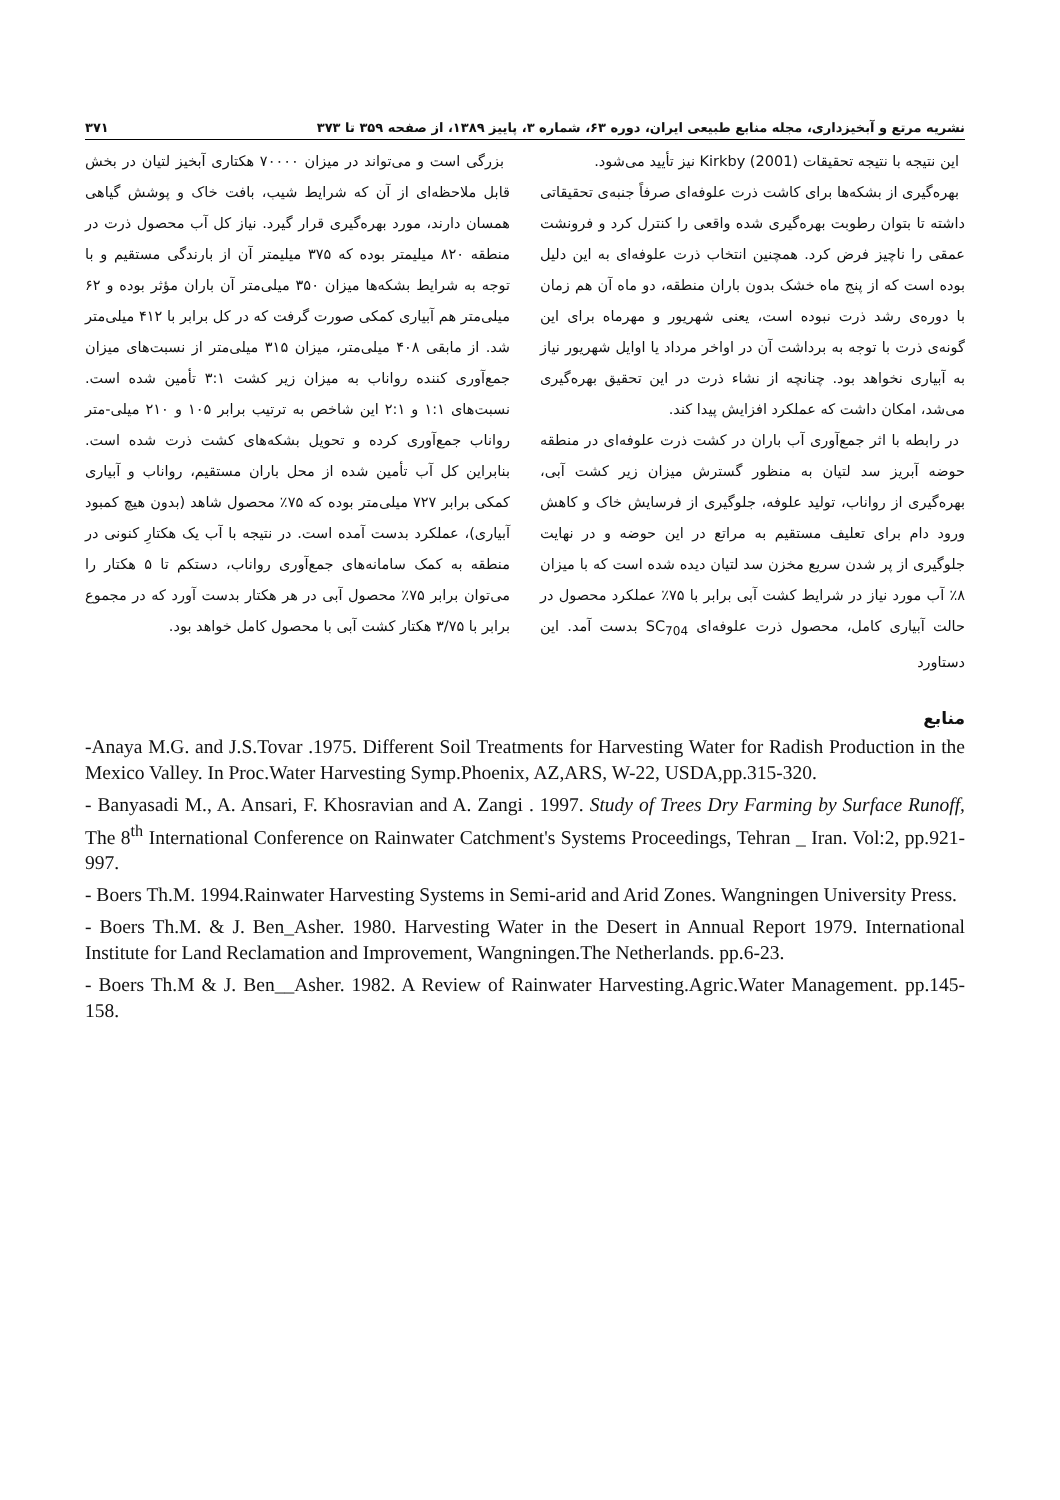نشریه مرتع و آبخیزداری، مجله منابع طبیعی ایران، دوره ۶۳، شماره ۳، پاییز ۱۳۸۹، از صفحه ۳۵۹ تا ۳۷۳ ۳۷۱
این نتیجه با نتیجه تحقیقات Kirkby (2001) نیز تأیید می‌شود.
بهره‌گیری از بشکه‌ها برای کاشت ذرت علوفه‌ای صرفاً جنبه‌ی تحقیقاتی داشته تا بتوان رطوبت بهره‌گیری شده واقعی را کنترل کرد و فرونشت عمقی را ناچیز فرض کرد. همچنین انتخاب ذرت علوفه‌ای به این دلیل بوده است که از پنج ماه خشک بدون باران منطقه، دو ماه آن هم زمان با دوره‌ی رشد ذرت نبوده است، یعنی شهریور و مهرماه برای این گونه‌ی ذرت با توجه به برداشت آن در اواخر مرداد یا اوایل شهریور نیاز به آبیاری نخواهد بود. چنانچه از نشاء ذرت در این تحقیق بهره‌گیری می‌شد، امکان داشت که عملکرد افزایش پیدا کند.
در رابطه با اثر جمع‌آوری آب باران در کشت ذرت علوفه‌ای در منطقه حوضه آبریز سد لتیان به منظور گسترش میزان زیر کشت آبی، بهره‌گیری از رواناب، تولید علوفه، جلوگیری از فرسایش خاک و کاهش ورود دام برای تعلیف مستقیم به مراتع در این حوضه و در نهایت جلوگیری از پر شدن سریع مخزن سد لتیان دیده شده است که با میزان ۸٪ آب مورد نیاز در شرایط کشت آبی برابر با ۷۵٪ عملکرد محصول در حالت آبیاری کامل، محصول ذرت علوفه‌ای SC<sub>704</sub> بدست آمد. این دستاورد
بزرگی است و می‌تواند در میزان ۷۰۰۰۰ هکتاری آبخیز لتیان در بخش قابل ملاحظه‌ای از آن که شرایط شیب، بافت خاک و پوشش گیاهی همسان دارند، مورد بهره‌گیری قرار گیرد. نیاز کل آب محصول ذرت در منطقه ۸۲۰ میلیمتر بوده که ۳۷۵ میلیمتر آن از بارندگی مستقیم و با توجه به شرایط بشکه‌ها میزان ۳۵۰ میلی‌متر آن باران مؤثر بوده و ۶۲ میلی‌متر هم آبیاری کمکی صورت گرفت که در کل برابر با ۴۱۲ میلی‌متر شد. از مابقی ۴۰۸ میلی‌متر، میزان ۳۱۵ میلی‌متر از نسبت‌های میزان جمع‌آوری کننده رواناب به میزان زیر کشت ۳:۱ تأمین شده است. نسبت‌های ۱:۱ و ۲:۱ این شاخص به ترتیب برابر ۱۰۵ و ۲۱۰ میلی-متر رواناب جمع‌آوری کرده و تحویل بشکه‌های کشت ذرت شده است. بنابراین کل آب تأمین شده از محل باران مستقیم، رواناب و آبیاری کمکی برابر ۷۲۷ میلی‌متر بوده که ۷۵٪ محصول شاهد (بدون هیچ کمبود آبیاری)، عملکرد بدست آمده است. در نتیجه با آب یک هکتارِ کنونی در منطقه به کمک سامانه‌های جمع‌آوری رواناب، دستکم تا ۵ هکتار را می‌توان برابر ۷۵٪ محصول آبی در هر هکتار بدست آورد که در مجموع برابر با ۳/۷۵ هکتار کشت آبی با محصول کامل خواهد بود.
منابع
-Anaya M.G. and J.S.Tovar .1975. Different Soil Treatments for Harvesting Water for Radish Production in the Mexico Valley. In Proc.Water Harvesting Symp.Phoenix, AZ,ARS, W-22, USDA,pp.315-320.
- Banyasadi M., A. Ansari, F. Khosravian and A. Zangi . 1997. Study of Trees Dry Farming by Surface Runoff, The 8<sup>th</sup> International Conference on Rainwater Catchment's Systems Proceedings, Tehran _ Iran. Vol:2, pp.921-997.
- Boers Th.M. 1994.Rainwater Harvesting Systems in Semi-arid and Arid Zones. Wangningen University Press.
- Boers Th.M. & J. Ben_Asher. 1980. Harvesting Water in the Desert in Annual Report 1979. International Institute for Land Reclamation and Improvement, Wangningen.The Netherlands. pp.6-23.
- Boers Th.M & J. Ben__Asher. 1982. A Review of Rainwater Harvesting.Agric.Water Management. pp.145-158.